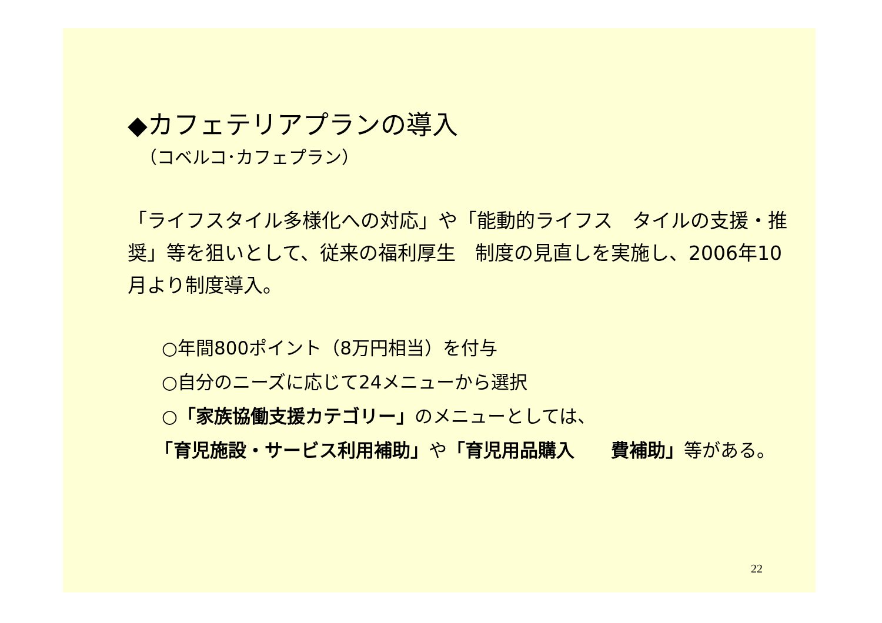◆カフェテリアプランの導入
（コベルコ･カフェプラン）
「ライフスタイル多様化への対応」や「能動的ライフス　タイルの支援・推奨」等を狙いとして、従来の福利厚生　制度の見直しを実施し、2006年10月より制度導入。
○年間800ポイント（8万円相当）を付与
○自分のニーズに応じて24メニューから選択
○「家族協働支援カテゴリー」のメニューとしては、
　　「育児施設・サービス利用補助」や「育児用品購入　　費補助」等がある。
22